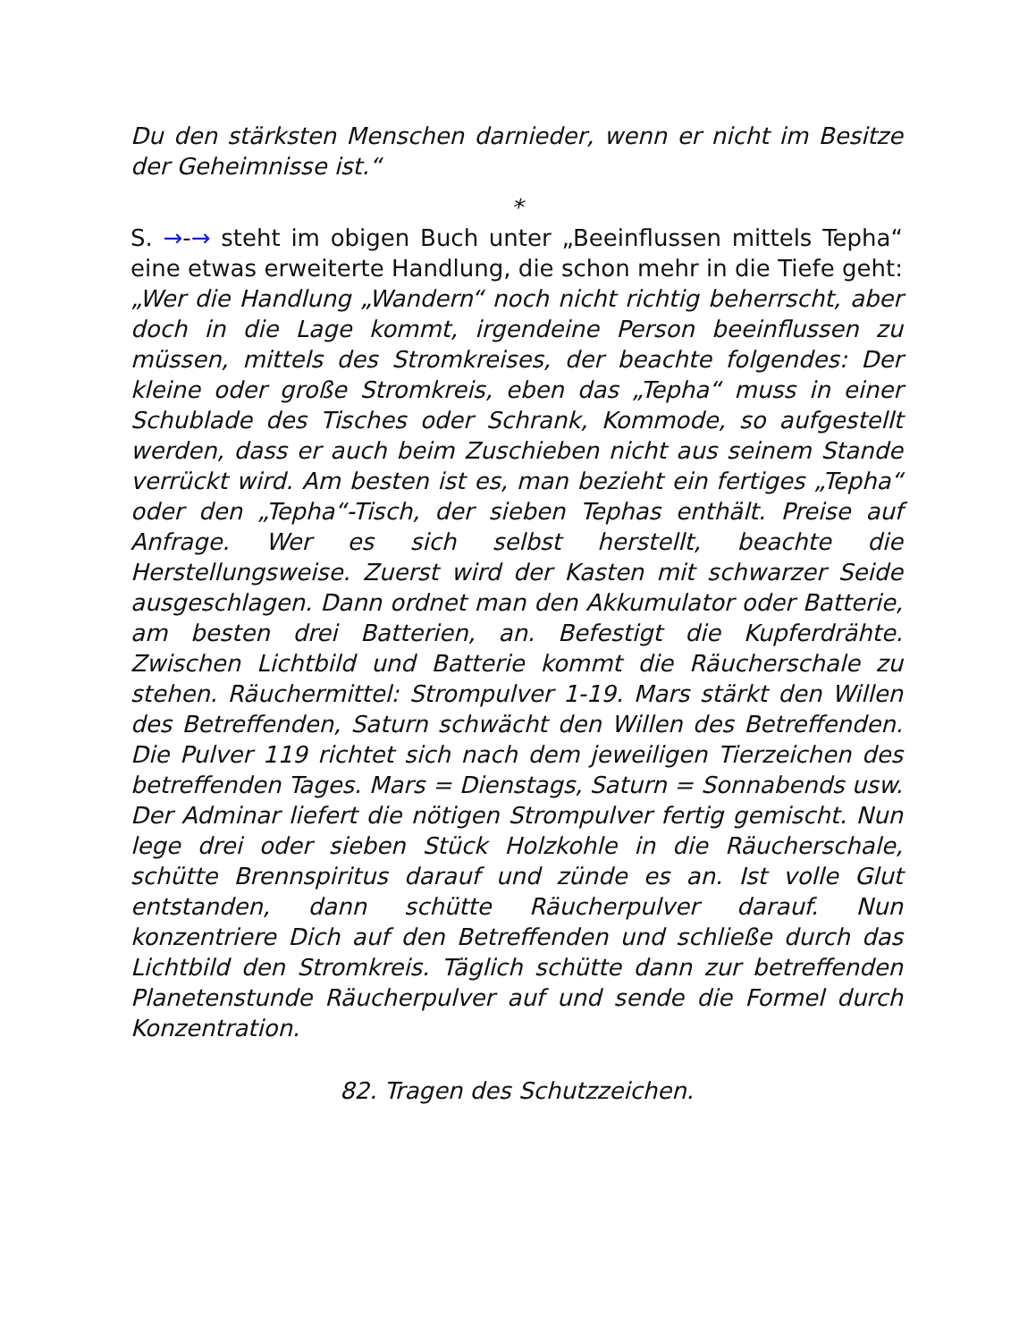Du den stärksten Menschen darnieder, wenn er nicht im Besitze der Geheimnisse ist.“
*
S. →-→ steht im obigen Buch unter „Beeinflussen mittels Tepha“ eine etwas erweiterte Handlung, die schon mehr in die Tiefe geht: „Wer die Handlung „Wandern“ noch nicht richtig beherrscht, aber doch in die Lage kommt, irgendeine Person beeinflussen zu müssen, mittels des Stromkreises, der beachte folgendes: Der kleine oder große Stromkreis, eben das „Tepha“ muss in einer Schublade des Tisches oder Schrank, Kommode, so aufgestellt werden, dass er auch beim Zuschieben nicht aus seinem Stande verrückt wird. Am besten ist es, man bezieht ein fertiges „Tepha“ oder den „Tepha“-Tisch, der sieben Tephas enthält. Preise auf Anfrage. Wer es sich selbst herstellt, beachte die Herstellungsweise. Zuerst wird der Kasten mit schwarzer Seide ausgeschlagen. Dann ordnet man den Akkumulator oder Batterie, am besten drei Batterien, an. Befestigt die Kupferdrähte. Zwischen Lichtbild und Batterie kommt die Räucherschale zu stehen. Räuchermittel: Strompulver 1-19. Mars stärkt den Willen des Betreffenden, Saturn schwächt den Willen des Betreffenden. Die Pulver 119 richtet sich nach dem jeweiligen Tierzeichen des betreffenden Tages. Mars = Dienstags, Saturn = Sonnabends usw. Der Adminar liefert die nötigen Strompulver fertig gemischt. Nun lege drei oder sieben Stück Holzkohle in die Räucherschale, schütte Brennspiritus darauf und zünde es an. Ist volle Glut entstanden, dann schütte Räucherpulver darauf. Nun konzentriere Dich auf den Betreffenden und schließe durch das Lichtbild den Stromkreis. Täglich schütte dann zur betreffenden Planetenstunde Räucherpulver auf und sende die Formel durch Konzentration.
82. Tragen des Schutzzeichen.